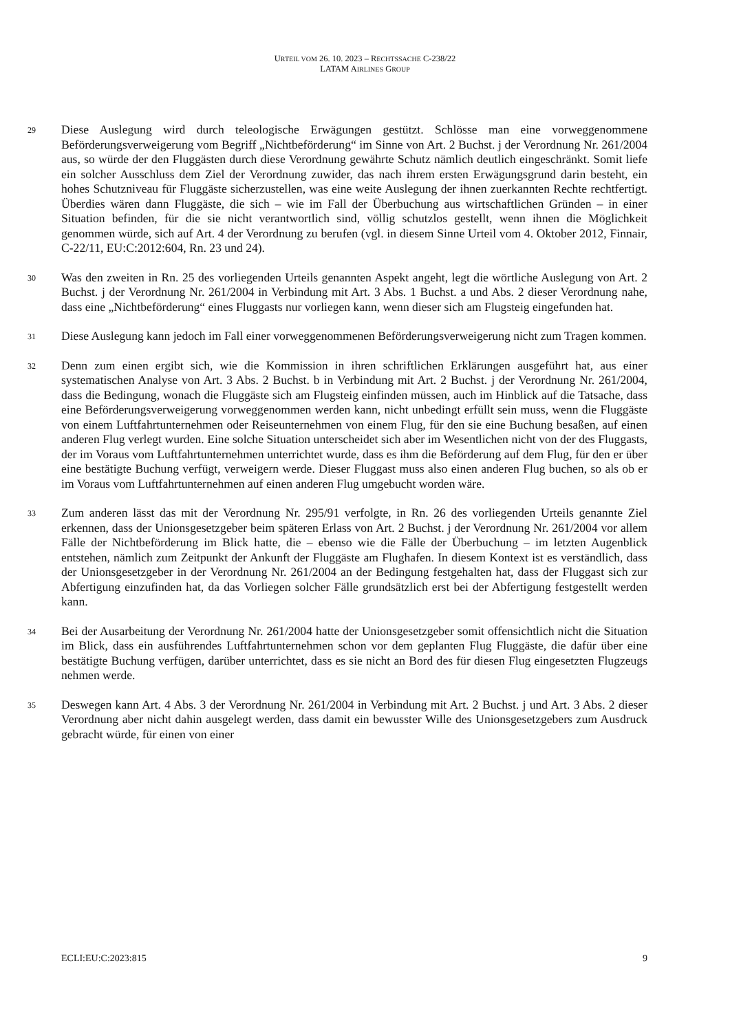URTEIL VOM 26. 10. 2023 – RECHTSSACHE C-238/22
LATAM AIRLINES GROUP
29
Diese Auslegung wird durch teleologische Erwägungen gestützt. Schlösse man eine vorweggenommene Beförderungsverweigerung vom Begriff „Nichtbeförderung“ im Sinne von Art. 2 Buchst. j der Verordnung Nr. 261/2004 aus, so würde der den Fluggästen durch diese Verordnung gewährte Schutz nämlich deutlich eingeschränkt. Somit liefe ein solcher Ausschluss dem Ziel der Verordnung zuwider, das nach ihrem ersten Erwägungsgrund darin besteht, ein hohes Schutzniveau für Fluggäste sicherzustellen, was eine weite Auslegung der ihnen zuerkannten Rechte rechtfertigt. Überdies wären dann Fluggäste, die sich – wie im Fall der Überbuchung aus wirtschaftlichen Gründen – in einer Situation befinden, für die sie nicht verantwortlich sind, völlig schutzlos gestellt, wenn ihnen die Möglichkeit genommen würde, sich auf Art. 4 der Verordnung zu berufen (vgl. in diesem Sinne Urteil vom 4. Oktober 2012, Finnair, C-22/11, EU:C:2012:604, Rn. 23 und 24).
30
Was den zweiten in Rn. 25 des vorliegenden Urteils genannten Aspekt angeht, legt die wörtliche Auslegung von Art. 2 Buchst. j der Verordnung Nr. 261/2004 in Verbindung mit Art. 3 Abs. 1 Buchst. a und Abs. 2 dieser Verordnung nahe, dass eine „Nichtbeförderung“ eines Fluggasts nur vorliegen kann, wenn dieser sich am Flugsteig eingefunden hat.
31
Diese Auslegung kann jedoch im Fall einer vorweggenommenen Beförderungsverweigerung nicht zum Tragen kommen.
32
Denn zum einen ergibt sich, wie die Kommission in ihren schriftlichen Erklärungen ausgeführt hat, aus einer systematischen Analyse von Art. 3 Abs. 2 Buchst. b in Verbindung mit Art. 2 Buchst. j der Verordnung Nr. 261/2004, dass die Bedingung, wonach die Fluggäste sich am Flugsteig einfinden müssen, auch im Hinblick auf die Tatsache, dass eine Beförderungsverweigerung vorweggenommen werden kann, nicht unbedingt erfüllt sein muss, wenn die Fluggäste von einem Luftfahrtunternehmen oder Reiseunternehmen von einem Flug, für den sie eine Buchung besaßen, auf einen anderen Flug verlegt wurden. Eine solche Situation unterscheidet sich aber im Wesentlichen nicht von der des Fluggasts, der im Voraus vom Luftfahrtunternehmen unterrichtet wurde, dass es ihm die Beförderung auf dem Flug, für den er über eine bestätigte Buchung verfügt, verweigern werde. Dieser Fluggast muss also einen anderen Flug buchen, so als ob er im Voraus vom Luftfahrtunternehmen auf einen anderen Flug umgebucht worden wäre.
33
Zum anderen lässt das mit der Verordnung Nr. 295/91 verfolgte, in Rn. 26 des vorliegenden Urteils genannte Ziel erkennen, dass der Unionsgesetzgeber beim späteren Erlass von Art. 2 Buchst. j der Verordnung Nr. 261/2004 vor allem Fälle der Nichtbeförderung im Blick hatte, die – ebenso wie die Fälle der Überbuchung – im letzten Augenblick entstehen, nämlich zum Zeitpunkt der Ankunft der Fluggäste am Flughafen. In diesem Kontext ist es verständlich, dass der Unionsgesetzgeber in der Verordnung Nr. 261/2004 an der Bedingung festgehalten hat, dass der Fluggast sich zur Abfertigung einzufinden hat, da das Vorliegen solcher Fälle grundsätzlich erst bei der Abfertigung festgestellt werden kann.
34
Bei der Ausarbeitung der Verordnung Nr. 261/2004 hatte der Unionsgesetzgeber somit offensichtlich nicht die Situation im Blick, dass ein ausführendes Luftfahrtunternehmen schon vor dem geplanten Flug Fluggäste, die dafür über eine bestätigte Buchung verfügen, darüber unterrichtet, dass es sie nicht an Bord des für diesen Flug eingesetzten Flugzeugs nehmen werde.
35
Deswegen kann Art. 4 Abs. 3 der Verordnung Nr. 261/2004 in Verbindung mit Art. 2 Buchst. j und Art. 3 Abs. 2 dieser Verordnung aber nicht dahin ausgelegt werden, dass damit ein bewusster Wille des Unionsgesetzgebers zum Ausdruck gebracht würde, für einen von einer
ECLI:EU:C:2023:815 9